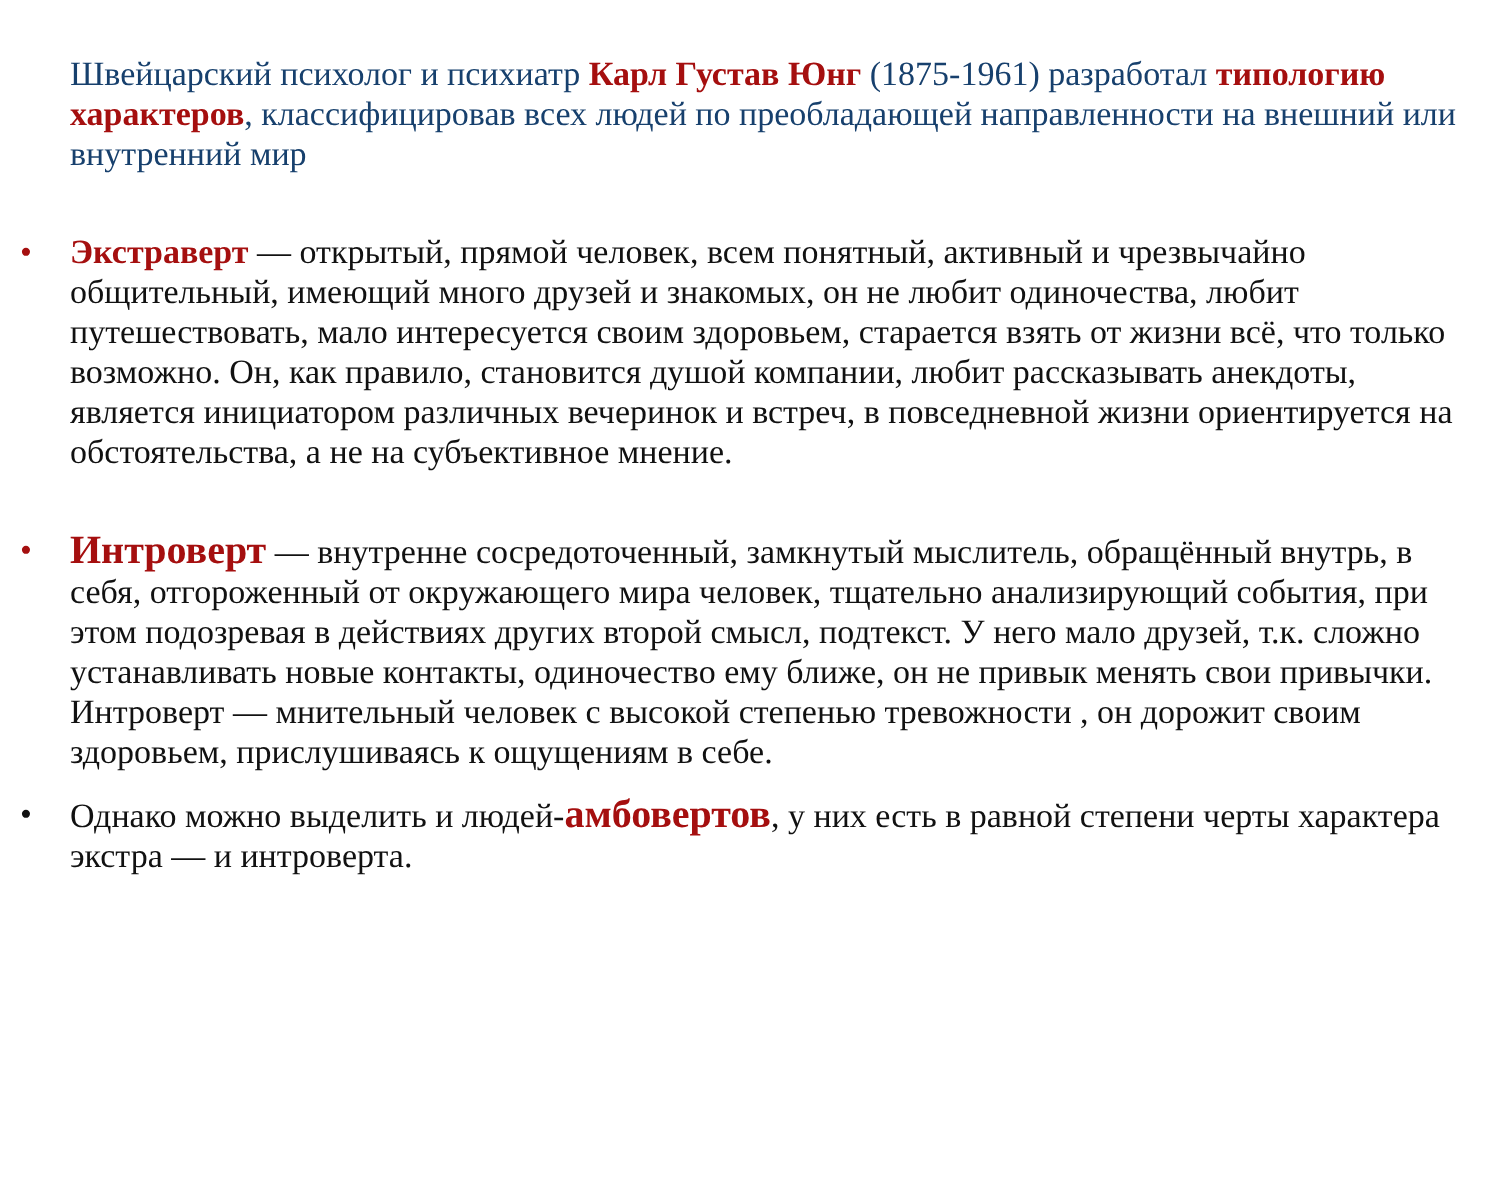Швейцарский психолог и психиатр Карл Густав Юнг (1875-1961) разработал типологию характеров, классифицировав всех людей по преобладающей направленности на внешний или внутренний мир
• Экстраверт — открытый, прямой человек, всем понятный, активный и чрезвычайно общительный, имеющий много друзей и знакомых, он не любит одиночества, любит путешествовать, мало интересуется своим здоровьем, старается взять от жизни всё, что только возможно. Он, как правило, становится душой компании, любит рассказывать анекдоты, является инициатором различных вечеринок и встреч, в повседневной жизни ориентируется на обстоятельства, а не на субъективное мнение.
• Интроверт — внутренне сосредоточенный, замкнутый мыслитель, обращённый внутрь, в себя, отгороженный от окружающего мира человек, тщательно анализирующий события, при этом подозревая в действиях других второй смысл, подтекст. У него мало друзей, т.к. сложно устанавливать новые контакты, одиночество ему ближе, он не привык менять свои привычки. Интроверт — мнительный человек с высокой степенью тревожности , он дорожит своим здоровьем, прислушиваясь к ощущениям в себе.
• Однако можно выделить и людей-амбовертов, у них есть в равной степени черты характера экстра — и интроверта.